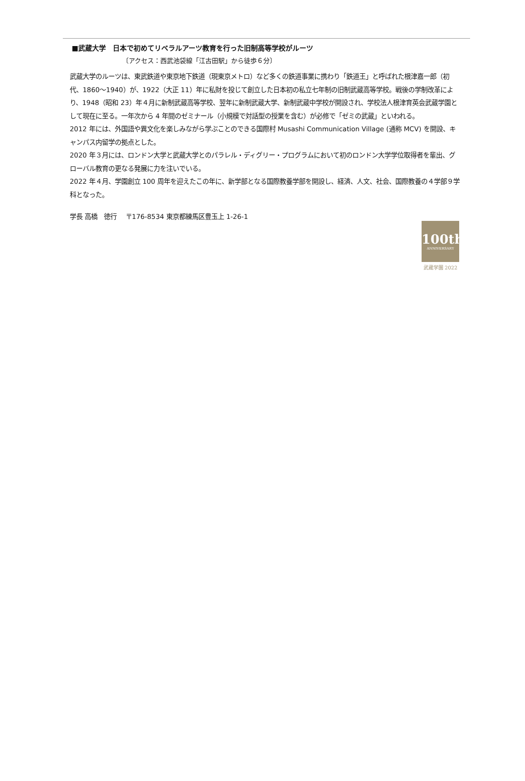■武蔵大学　日本で初めてリベラルアーツ教育を行った旧制高等学校がルーツ
〔アクセス：西武池袋線「江古田駅」から徒歩６分〕
武蔵大学のルーツは、東武鉄道や東京地下鉄道（現東京メトロ）など多くの鉄道事業に携わり「鉄道王」と呼ばれた根津嘉一郎（初代、1860～1940）が、1922（大正 11）年に私財を投じて創立した日本初の私立七年制の旧制武蔵高等学校。戦後の学制改革により、1948（昭和 23）年４月に新制武蔵高等学校、翌年に新制武蔵大学、新制武蔵中学校が開設され、学校法人根津育英会武蔵学園として現在に至る。一年次から 4 年間のゼミナール（小規模で対話型の授業を含む）が必修で「ゼミの武蔵」といわれる。
2012 年には、外国語や異文化を楽しみながら学ぶことのできる国際村 Musashi Communication Village (通称 MCV) を開設、キャンパス内留学の拠点とした。
2020 年３月には、ロンドン大学と武蔵大学とのパラレル・ディグリー・プログラムにおいて初のロンドン大学学位取得者を輩出、グローバル教育の更なる発展に力を注いでいる。
2022 年４月、学園創立 100 周年を迎えたこの年に、新学部となる国際教養学部を開設し、経済、人文、社会、国際教養の４学部９学科となった。
学長 高橋　徳行　 〒176-8534 東京都練馬区豊玉上 1-26-1
100th
ANNIVERSARY
武蔵学園 2022